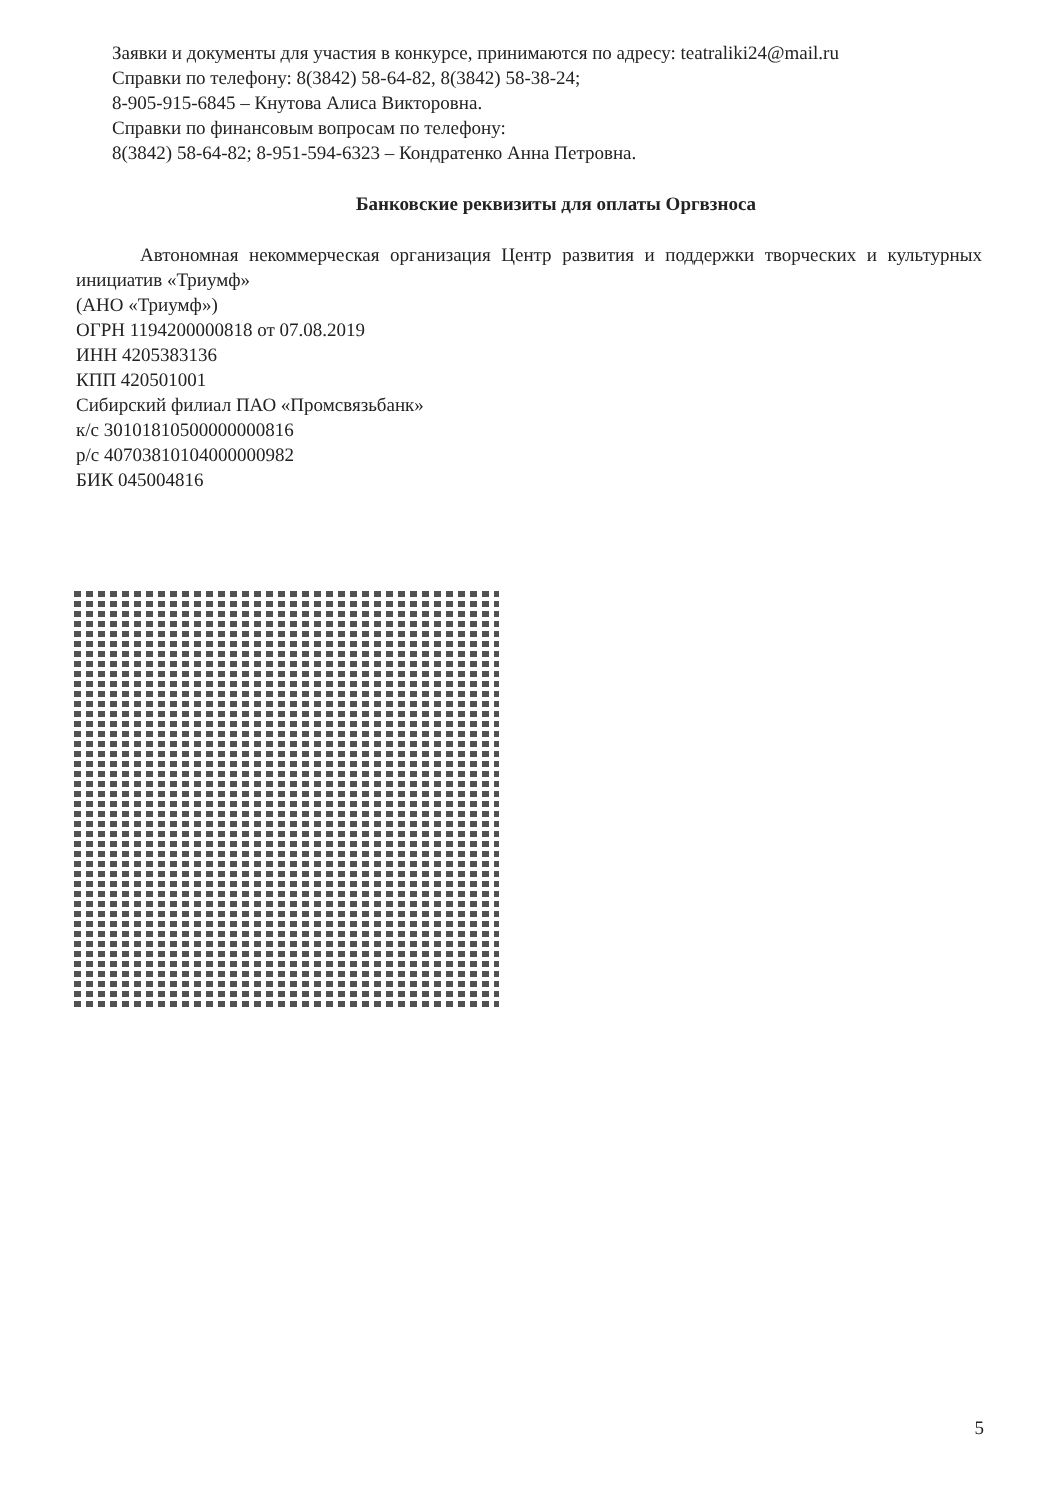Заявки и документы для участия в конкурсе, принимаются по адресу: teatraliki24@mail.ru
Справки по телефону: 8(3842) 58-64-82, 8(3842) 58-38-24;
8-905-915-6845 – Кнутова Алиса Викторовна.
Справки по финансовым вопросам по телефону:
8(3842) 58-64-82; 8-951-594-6323 – Кондратенко Анна Петровна.
Банковские реквизиты для оплаты Оргвзноса
Автономная некоммерческая организация Центр развития и поддержки творческих и культурных инициатив «Триумф»
(АНО «Триумф»)
ОГРН 1194200000818 от 07.08.2019
ИНН 4205383136
КПП 420501001
Сибирский филиал ПАО «Промсвязьбанк»
к/с 30101810500000000816
р/с 40703810104000000982
БИК 045004816
5